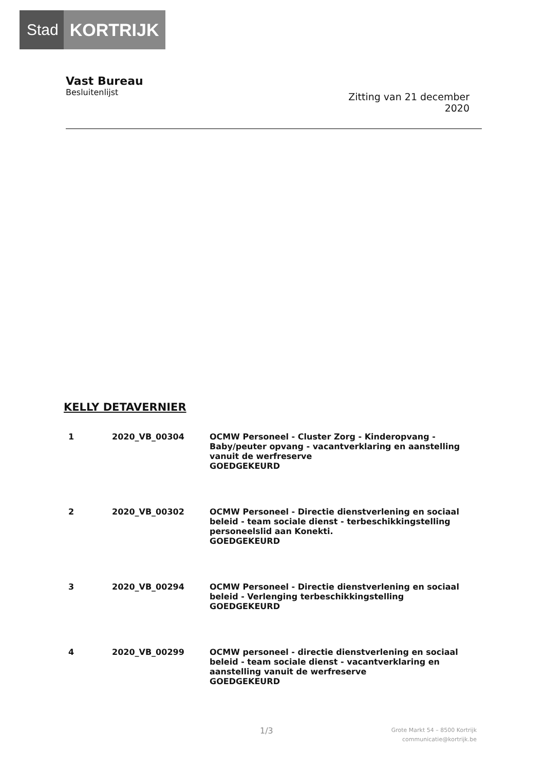Stad KORTRIJK
Vast Bureau
Besluitenlijst
Zitting van 21 december
2020
KELLY DETAVERNIER
| 1 | 2020_VB_00304 | OCMW Personeel - Cluster Zorg - Kinderopvang - Baby/peuter opvang - vacantverklaring en aanstelling vanuit de werfreserve GOEDGEKEURD |
| 2 | 2020_VB_00302 | OCMW Personeel - Directie dienstverlening en sociaal beleid - team sociale dienst - terbeschikkingstelling personeelslid aan Konekti. GOEDGEKEURD |
| 3 | 2020_VB_00294 | OCMW Personeel - Directie dienstverlening en sociaal beleid - Verlenging terbeschikkingstelling GOEDGEKEURD |
| 4 | 2020_VB_00299 | OCMW personeel - directie dienstverlening en sociaal beleid - team sociale dienst - vacantverklaring en aanstelling vanuit de werfreserve GOEDGEKEURD |
1/3
Grote Markt 54 – 8500 Kortrijk
communicatie@kortrijk.be